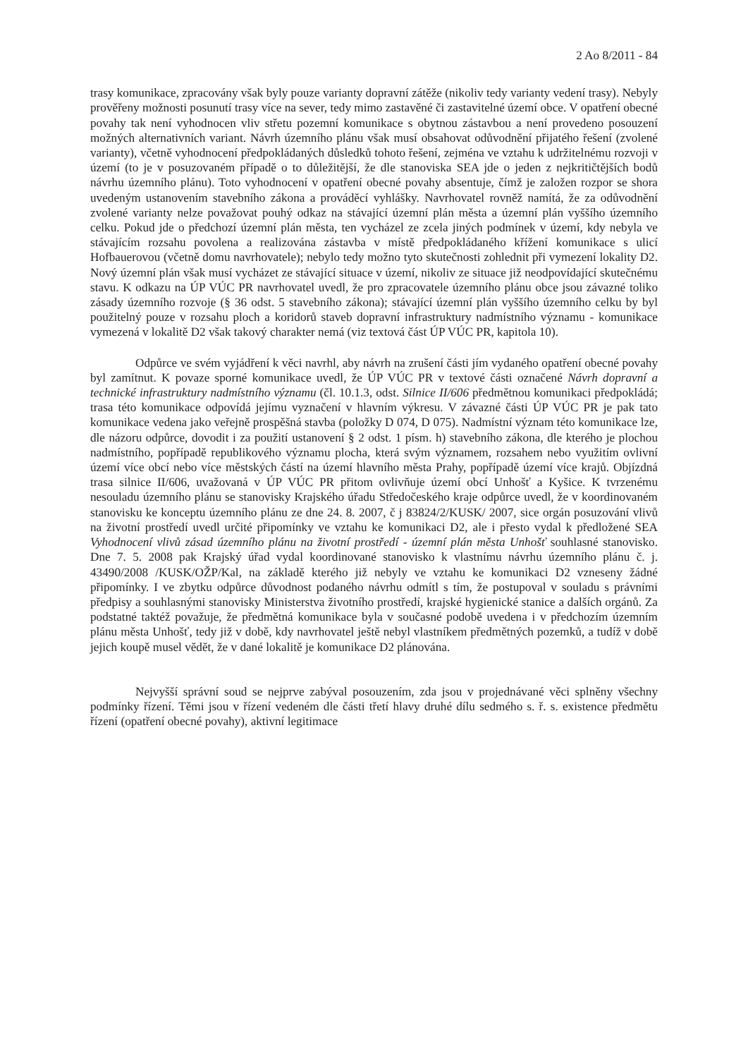2 Ao 8/2011 - 84
trasy komunikace, zpracovány však byly pouze varianty dopravní zátěže (nikoliv tedy varianty vedení trasy). Nebyly prověřeny možnosti posunutí trasy více na sever, tedy mimo zastavěné či zastavitelné území obce. V opatření obecné povahy tak není vyhodnocen vliv střetu pozemní komunikace s obytnou zástavbou a není provedeno posouzení možných alternativních variant. Návrh územního plánu však musí obsahovat odůvodnění přijatého řešení (zvolené varianty), včetně vyhodnocení předpokládaných důsledků tohoto řešení, zejména ve vztahu k udržitelnému rozvoji v území (to je v posuzovaném případě o to důležitější, že dle stanoviska SEA jde o jeden z nejkritičtějších bodů návrhu územního plánu). Toto vyhodnocení v opatření obecné povahy absentuje, čímž je založen rozpor se shora uvedeným ustanovením stavebního zákona a prováděcí vyhlášky. Navrhovatel rovněž namítá, že za odůvodnění zvolené varianty nelze považovat pouhý odkaz na stávající územní plán města a územní plán vyššího územního celku. Pokud jde o předchozí územní plán města, ten vycházel ze zcela jiných podmínek v území, kdy nebyla ve stávajícím rozsahu povolena a realizována zástavba v místě předpokládaného křížení komunikace s ulicí Hofbauerovou (včetně domu navrhovatele); nebylo tedy možno tyto skutečnosti zohlednit při vymezení lokality D2. Nový územní plán však musí vycházet ze stávající situace v území, nikoliv ze situace již neodpovídající skutečnému stavu. K odkazu na ÚP VÚC PR navrhovatel uvedl, že pro zpracovatele územního plánu obce jsou závazné toliko zásady územního rozvoje (§ 36 odst. 5 stavebního zákona); stávající územní plán vyššího územního celku by byl použitelný pouze v rozsahu ploch a koridorů staveb dopravní infrastruktury nadmístního významu - komunikace vymezená v lokalitě D2 však takový charakter nemá (viz textová část ÚP VÚC PR, kapitola 10).
Odpůrce ve svém vyjádření k věci navrhl, aby návrh na zrušení části jím vydaného opatření obecné povahy byl zamítnut. K povaze sporné komunikace uvedl, že ÚP VÚC PR v textové části označené Návrh dopravní a technické infrastruktury nadmístního významu (čl. 10.1.3, odst. Silnice II/606 předmětnou komunikaci předpokládá; trasa této komunikace odpovídá jejímu vyznačení v hlavním výkresu. V závazné části ÚP VÚC PR je pak tato komunikace vedena jako veřejně prospěšná stavba (položky D 074, D 075). Nadmístní význam této komunikace lze, dle názoru odpůrce, dovodit i za použití ustanovení § 2 odst. 1 písm. h) stavebního zákona, dle kterého je plochou nadmístního, popřípadě republikového významu plocha, která svým významem, rozsahem nebo využitím ovlivní území více obcí nebo více městských částí na území hlavního města Prahy, popřípadě území více krajů. Objízdná trasa silnice II/606, uvažovaná v ÚP VÚC PR přitom ovlivňuje území obcí Unhošť a Kyšice. K tvrzenému nesouladu územního plánu se stanovisky Krajského úřadu Středočeského kraje odpůrce uvedl, že v koordinovaném stanovisku ke konceptu územního plánu ze dne 24. 8. 2007, č j 83824/2/KUSK/ 2007, sice orgán posuzování vlivů na životní prostředí uvedl určité připomínky ve vztahu ke komunikaci D2, ale i přesto vydal k předložené SEA Vyhodnocení vlivů zásad územního plánu na životní prostředí - územní plán města Unhošť souhlasné stanovisko. Dne 7. 5. 2008 pak Krajský úřad vydal koordinované stanovisko k vlastnímu návrhu územního plánu č. j. 43490/2008 /KUSK/OŽP/Kal, na základě kterého již nebyly ve vztahu ke komunikaci D2 vzneseny žádné připomínky. I ve zbytku odpůrce důvodnost podaného návrhu odmítl s tím, že postupoval v souladu s právními předpisy a souhlasnými stanovisky Ministerstva životního prostředí, krajské hygienické stanice a dalších orgánů. Za podstatné taktéž považuje, že předmětná komunikace byla v současné podobě uvedena i v předchozím územním plánu města Unhošť, tedy již v době, kdy navrhovatel ještě nebyl vlastníkem předmětných pozemků, a tudíž v době jejich koupě musel vědět, že v dané lokalitě je komunikace D2 plánována.
Nejvyšší správní soud se nejprve zabýval posouzením, zda jsou v projednávané věci splněny všechny podmínky řízení. Těmi jsou v řízení vedeném dle části třetí hlavy druhé dílu sedmého s. ř. s. existence předmětu řízení (opatření obecné povahy), aktivní legitimace